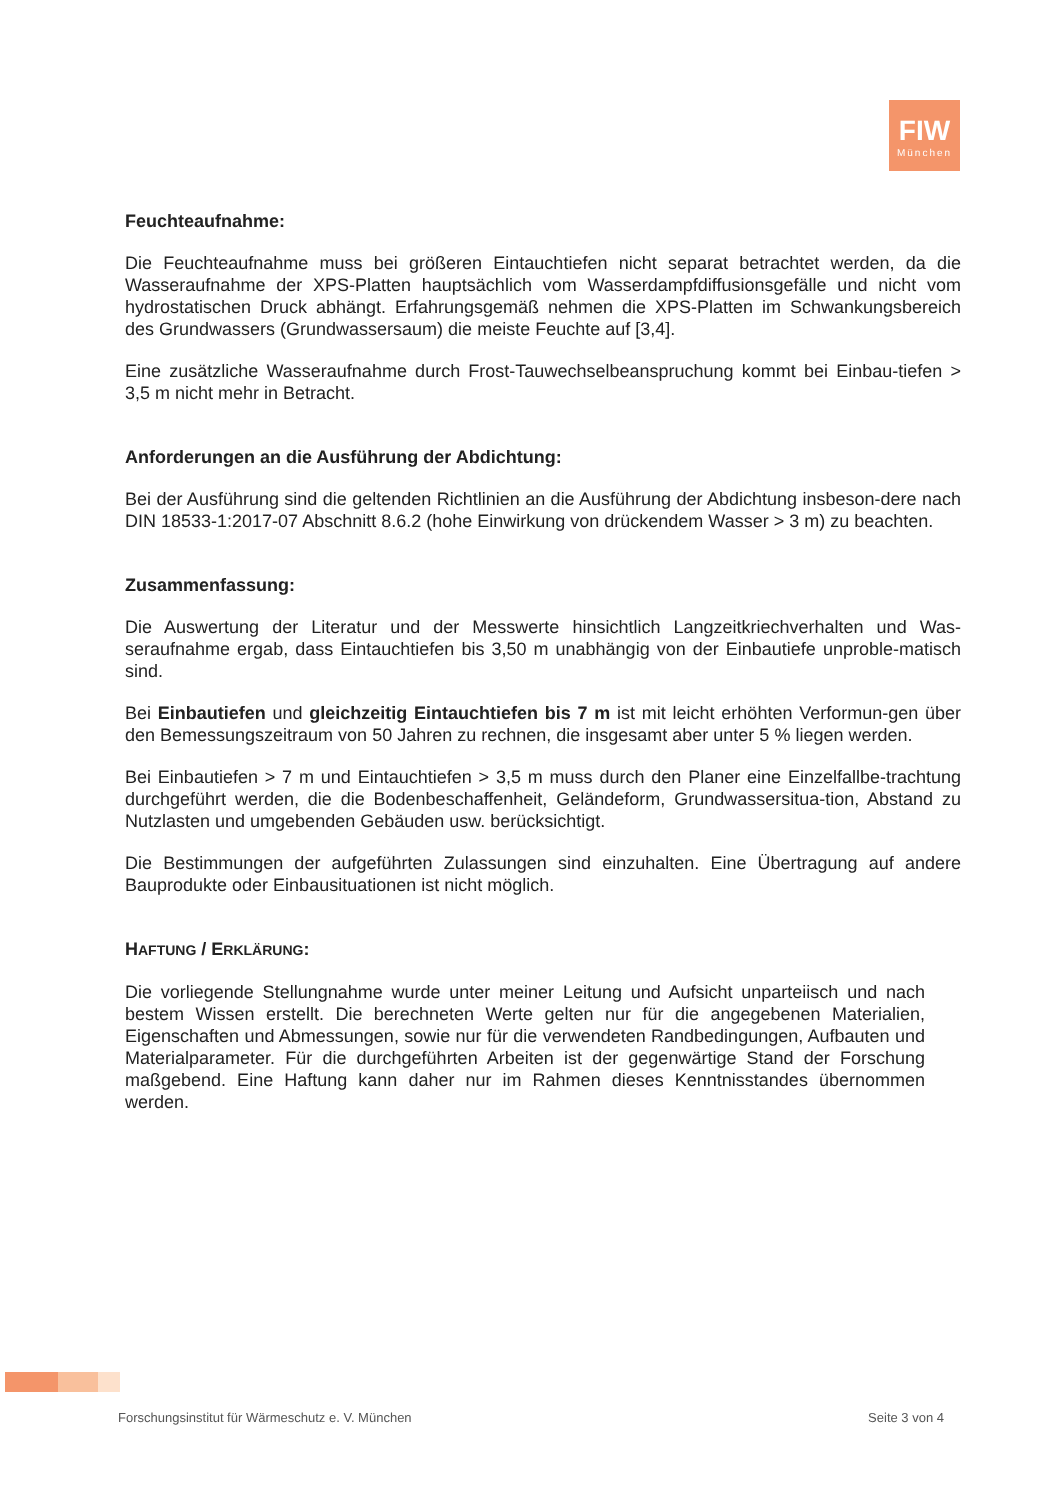FIW
München
Feuchteaufnahme:
Die Feuchteaufnahme muss bei größeren Eintauchtiefen nicht separat betrachtet werden, da die Wasseraufnahme der XPS-Platten hauptsächlich vom Wasserdampfdiffusionsgefälle und nicht vom hydrostatischen Druck abhängt. Erfahrungsgemäß nehmen die XPS-Platten im Schwankungsbereich des Grundwassers (Grundwassersaum) die meiste Feuchte auf [3,4].
Eine zusätzliche Wasseraufnahme durch Frost-Tauwechselbeanspruchung kommt bei Einbau-tiefen > 3,5 m nicht mehr in Betracht.
Anforderungen an die Ausführung der Abdichtung:
Bei der Ausführung sind die geltenden Richtlinien an die Ausführung der Abdichtung insbeson-dere nach DIN 18533-1:2017-07 Abschnitt 8.6.2 (hohe Einwirkung von drückendem Wasser > 3 m) zu beachten.
Zusammenfassung:
Die Auswertung der Literatur und der Messwerte hinsichtlich Langzeitkriechverhalten und Was-seraufnahme ergab, dass Eintauchtiefen bis 3,50 m unabhängig von der Einbautiefe unproble-matisch sind.
Bei Einbautiefen und gleichzeitig Eintauchtiefen bis 7 m ist mit leicht erhöhten Verformun-gen über den Bemessungszeitraum von 50 Jahren zu rechnen, die insgesamt aber unter 5 % liegen werden.
Bei Einbautiefen > 7 m und Eintauchtiefen > 3,5 m muss durch den Planer eine Einzelfallbe-trachtung durchgeführt werden, die die Bodenbeschaffenheit, Geländeform, Grundwassersitua-tion, Abstand zu Nutzlasten und umgebenden Gebäuden usw. berücksichtigt.
Die Bestimmungen der aufgeführten Zulassungen sind einzuhalten. Eine Übertragung auf andere Bauprodukte oder Einbausituationen ist nicht möglich.
HAFTUNG / ERKLÄRUNG:
Die vorliegende Stellungnahme wurde unter meiner Leitung und Aufsicht unparteiisch und nach bestem Wissen erstellt. Die berechneten Werte gelten nur für die angegebenen Materialien, Eigenschaften und Abmessungen, sowie nur für die verwendeten Randbedingungen, Aufbauten und Materialparameter. Für die durchgeführten Arbeiten ist der gegenwärtige Stand der Forschung maßgebend. Eine Haftung kann daher nur im Rahmen dieses Kenntnisstandes übernommen werden.
Forschungsinstitut für Wärmeschutz e. V. München Seite 3 von 4